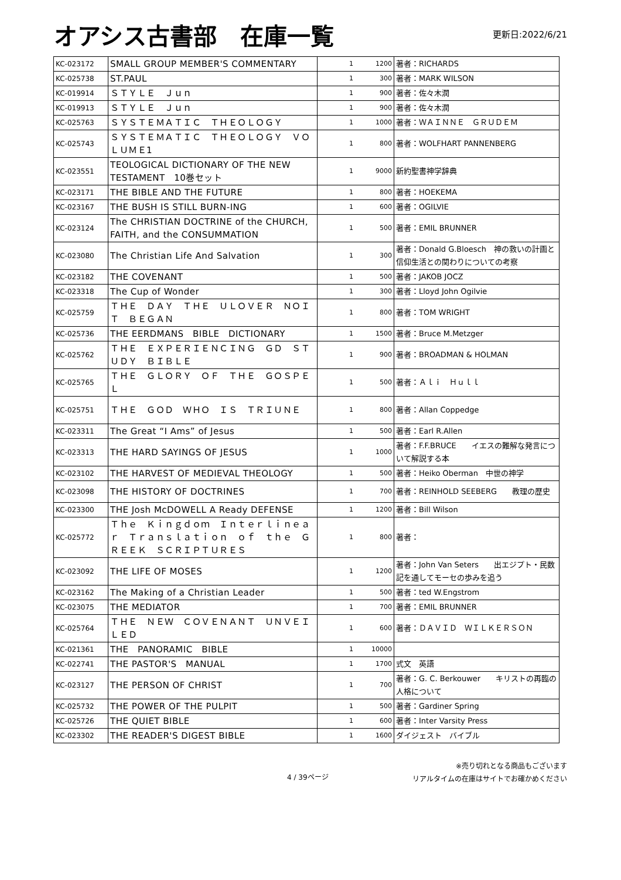オアシス古書部　在庫一覧
更新日:2022/6/21
| KC-023172 | SMALL GROUP MEMBER'S COMMENTARY | 1 | 1200 | 著者：RICHARDS |
| KC-025738 | ST.PAUL | 1 | 300 | 著者：MARK WILSON |
| KC-019914 | ＳＴＹＬＥ Ｊｕｎ | 1 | 900 | 著者：佐々木潤 |
| KC-019913 | ＳＴＹＬＥ Ｊｕｎ | 1 | 900 | 著者：佐々木潤 |
| KC-025763 | ＳＹＳＴＥＭＡＴＩＣ ＴＨＥＯＬＯＧＹ | 1 | 1000 | 著者：ＷＡＩＮＮＥ ＧＲＵＤＥＭ |
| KC-025743 | ＳＹＳＴＥＭＡＴＩＣ ＴＨＥＯＬＯＧＹ ＶＯＬＵＭＥ1 | 1 | 800 | 著者：WOLFHART PANNENBERG |
| KC-023551 | TEOLOGICAL DICTIONARY OF THE NEW TESTAMENT 10巻セット | 1 | 9000 | 新約聖書神学辞典 |
| KC-023171 | THE BIBLE AND THE FUTURE | 1 | 800 | 著者：HOEKEMA |
| KC-023167 | THE BUSH IS STILL BURN-ING | 1 | 600 | 著者：OGILVIE |
| KC-023124 | The CHRISTIAN DOCTRINE of the CHURCH, FAITH, and the CONSUMMATION | 1 | 500 | 著者：EMIL BRUNNER |
| KC-023080 | The Christian Life And Salvation | 1 | 300 | 著者：Donald G.Bloesch 神の救いの計画と信仰生活との関わりについての考察 |
| KC-023182 | THE COVENANT | 1 | 500 | 著者：JAKOB JOCZ |
| KC-023318 | The Cup of Wonder | 1 | 300 | 著者：Lloyd John Ogilvie |
| KC-025759 | ＴＨＥ ＤＡＹ ＴＨＥ ＵＬＯＶＥＲ ＮＯＩＴ ＢＥＧＡＮ | 1 | 800 | 著者：TOM WRIGHT |
| KC-025736 | THE EERDMANS BIBLE DICTIONARY | 1 | 1500 | 著者：Bruce M.Metzger |
| KC-025762 | ＴＨＥ ＥＸＰＥＲＩＥＮＣＩＮＧ ＧＤ ＳＴＵＤＹ ＢＩＢＬＥ | 1 | 900 | 著者：BROADMAN & HOLMAN |
| KC-025765 | ＴＨＥ ＧＬＯＲＹ ＯＦ ＴＨＥ ＧＯＳＰＥＬ | 1 | 500 | 著者：Ａｌｉ Ｈｕｌｌ |
| KC-025751 | ＴＨＥ ＧＯＤ ＷＨＯ ＩＳ ＴＲＩＵＮＥ | 1 | 800 | 著者：Allan Coppedge |
| KC-023311 | The Great “I Ams” of Jesus | 1 | 500 | 著者：Earl R.Allen |
| KC-023313 | THE HARD SAYINGS OF JESUS | 1 | 1000 | 著者：F.F.BRUCE イエスの難解な発言について解説する本 |
| KC-023102 | THE HARVEST OF MEDIEVAL THEOLOGY | 1 | 500 | 著者：Heiko Oberman 中世の神学 |
| KC-023098 | THE HISTORY OF DOCTRINES | 1 | 700 | 著者：REINHOLD SEEBERG 教理の歴史 |
| KC-023300 | THE Josh McDOWELL A Ready DEFENSE | 1 | 1200 | 著者：Bill Wilson |
| KC-025772 | Ｔｈｅ Ｋｉｎｇｄｏｍ Ｉｎｔｅｒｌｉｎｅａｒ Ｔｒａｎｓｌａｔｉｏｎ ｏｆ ｔｈｅ ＧＲＥＥＫ ＳＣＲＩＰＴＵＲＥＳ | 1 | 800 | 著者： |
| KC-023092 | THE LIFE OF MOSES | 1 | 1200 | 著者：John Van Seters 出エジプト・民数記を通してモーセの歩みを追う |
| KC-023162 | The Making of a Christian Leader | 1 | 500 | 著者：ted W.Engstrom |
| KC-023075 | THE MEDIATOR | 1 | 700 | 著者：EMIL BRUNNER |
| KC-025764 | ＴＨＥ ＮＥＷ ＣＯＶＥＮＡＮＴ ＵＮＶＥＩＬＥＤ | 1 | 600 | 著者：ＤＡＶＩＤ ＷＩＬＫＥＲＳＯＮ |
| KC-021361 | THE PANORAMIC BIBLE | 1 | 10000 | |
| KC-022741 | THE PASTOR'S MANUAL | 1 | 1700 | 式文 英語 |
| KC-023127 | THE PERSON OF CHRIST | 1 | 700 | 著者：G. C. Berkouwer キリストの再臨の人格について |
| KC-025732 | THE POWER OF THE PULPIT | 1 | 500 | 著者：Gardiner Spring |
| KC-025726 | THE QUIET BIBLE | 1 | 600 | 著者：Inter Varsity Press |
| KC-023302 | THE READER'S DIGEST BIBLE | 1 | 1600 | ダイジェスト バイブル |
4 / 39ページ
※売り切れとなる商品もございます
リアルタイムの在庫はサイトでお確かめください